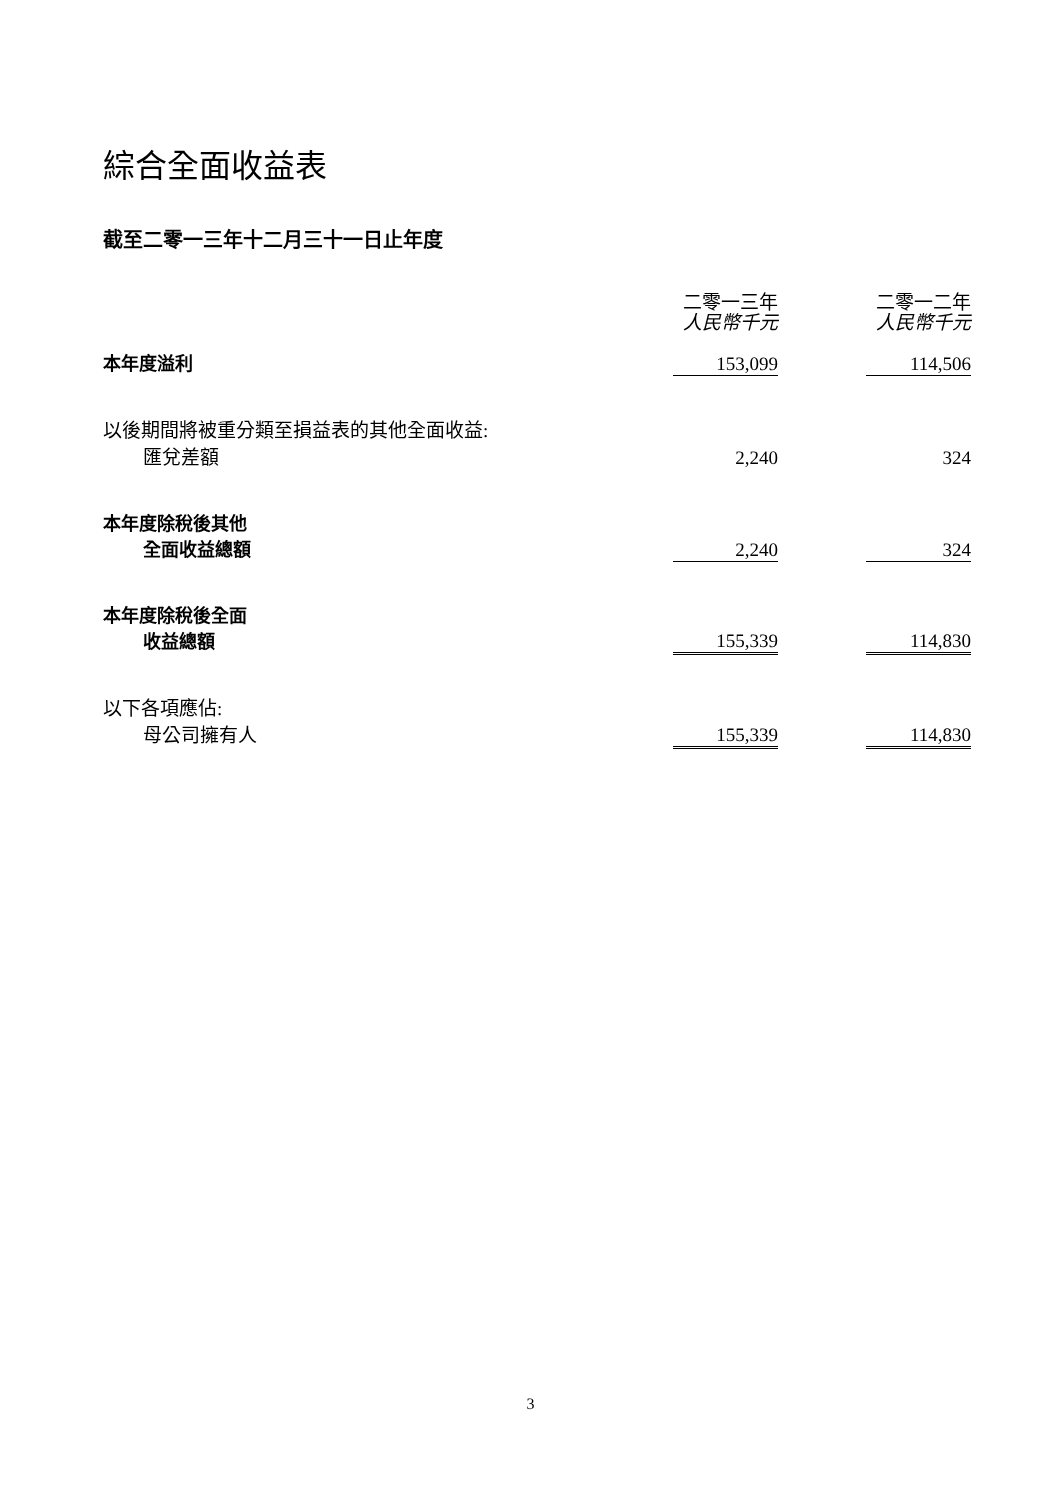綜合全面收益表
截至二零一三年十二月三十一日止年度
| | 二零一三年 人民幣千元 | | 二零一二年 人民幣千元 |
| 本年度溢利 | 153,099 | | 114,506 |
| 以後期間將被重分類至損益表的其他全面收益: 匯兌差額 | 2,240 | | 324 |
| 本年度除稅後其他 全面收益總額 | 2,240 | | 324 |
| 本年度除稅後全面 收益總額 | 155,339 | | 114,830 |
| 以下各項應佔: 母公司擁有人 | 155,339 | | 114,830 |
3